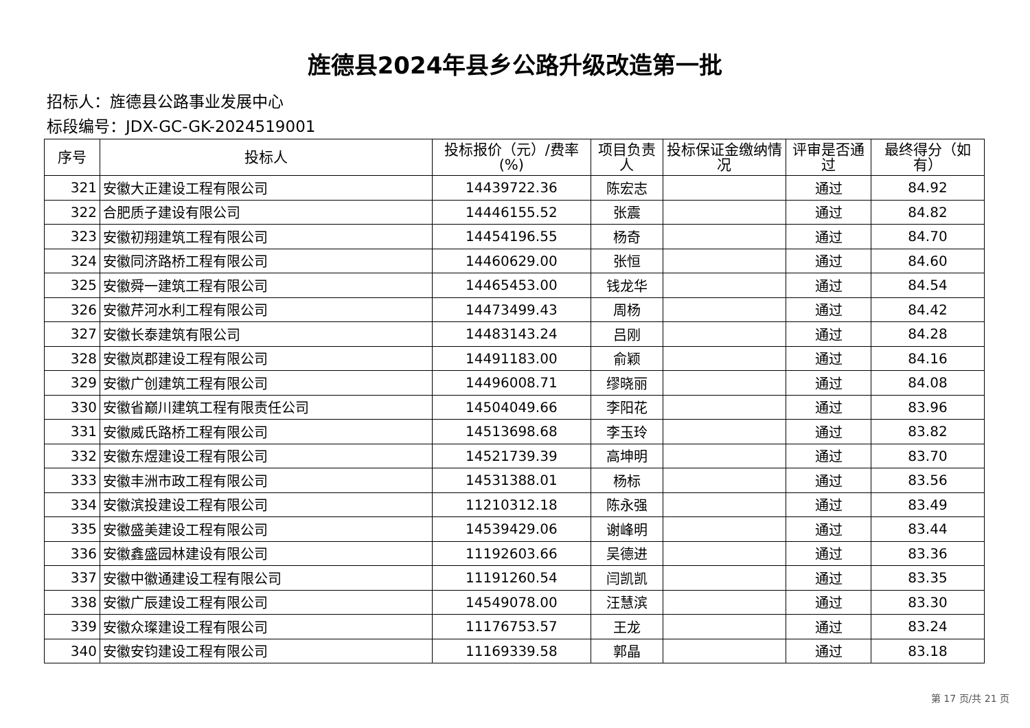旌德县2024年县乡公路升级改造第一批
招标人：旌德县公路事业发展中心
标段编号：JDX-GC-GK-2024519001
| 序号 | 投标人 | 投标报价（元）/费率(%) | 项目负责人 | 投标保证金缴纳情况 | 评审是否通过 | 最终得分（如有） |
| --- | --- | --- | --- | --- | --- | --- |
| 321 | 安徽大正建设工程有限公司 | 14439722.36 | 陈宏志 | | 通过 | 84.92 |
| 322 | 合肥质子建设有限公司 | 14446155.52 | 张震 | | 通过 | 84.82 |
| 323 | 安徽初翔建筑工程有限公司 | 14454196.55 | 杨奇 | | 通过 | 84.70 |
| 324 | 安徽同济路桥工程有限公司 | 14460629.00 | 张恒 | | 通过 | 84.60 |
| 325 | 安徽舜一建筑工程有限公司 | 14465453.00 | 钱龙华 | | 通过 | 84.54 |
| 326 | 安徽芹河水利工程有限公司 | 14473499.43 | 周杨 | | 通过 | 84.42 |
| 327 | 安徽长泰建筑有限公司 | 14483143.24 | 吕刚 | | 通过 | 84.28 |
| 328 | 安徽岚郡建设工程有限公司 | 14491183.00 | 俞颖 | | 通过 | 84.16 |
| 329 | 安徽广创建筑工程有限公司 | 14496008.71 | 缪晓丽 | | 通过 | 84.08 |
| 330 | 安徽省巅川建筑工程有限责任公司 | 14504049.66 | 李阳花 | | 通过 | 83.96 |
| 331 | 安徽威氏路桥工程有限公司 | 14513698.68 | 李玉玲 | | 通过 | 83.82 |
| 332 | 安徽东煜建设工程有限公司 | 14521739.39 | 高坤明 | | 通过 | 83.70 |
| 333 | 安徽丰洲市政工程有限公司 | 14531388.01 | 杨标 | | 通过 | 83.56 |
| 334 | 安徽滨投建设工程有限公司 | 11210312.18 | 陈永强 | | 通过 | 83.49 |
| 335 | 安徽盛美建设工程有限公司 | 14539429.06 | 谢峰明 | | 通过 | 83.44 |
| 336 | 安徽鑫盛园林建设有限公司 | 11192603.66 | 吴德进 | | 通过 | 83.36 |
| 337 | 安徽中徽通建设工程有限公司 | 11191260.54 | 闫凯凯 | | 通过 | 83.35 |
| 338 | 安徽广辰建设工程有限公司 | 14549078.00 | 汪慧滨 | | 通过 | 83.30 |
| 339 | 安徽众璨建设工程有限公司 | 11176753.57 | 王龙 | | 通过 | 83.24 |
| 340 | 安徽安钧建设工程有限公司 | 11169339.58 | 郭晶 | | 通过 | 83.18 |
第 17 页/共 21 页